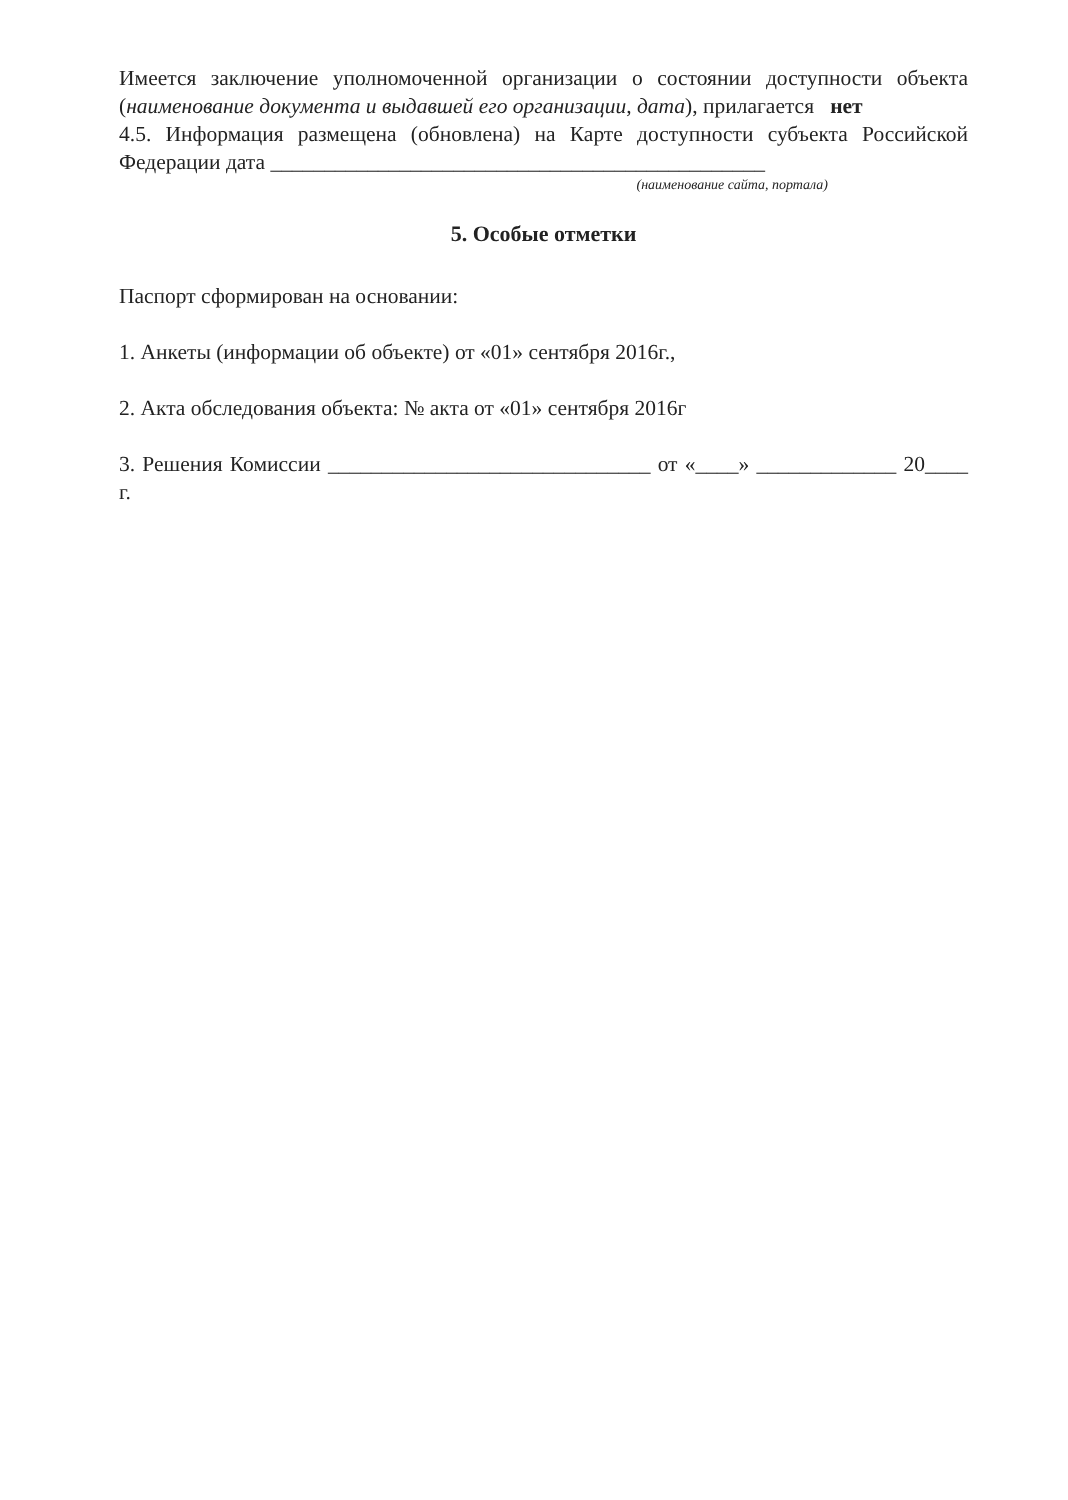Имеется заключение уполномоченной организации о состоянии доступности объекта (наименование документа и выдавшей его организации, дата), прилагается нет
4.5. Информация размещена (обновлена) на Карте доступности субъекта Российской Федерации дата ______________________________________________
(наименование сайта, портала)
5. Особые отметки
Паспорт сформирован на основании:
1. Анкеты (информации об объекте) от «01» сентября 2016г.,
2. Акта обследования объекта: № акта от «01» сентября 2016г
3. Решения Комиссии ______________________________ от «____» _____________ 20____ г.